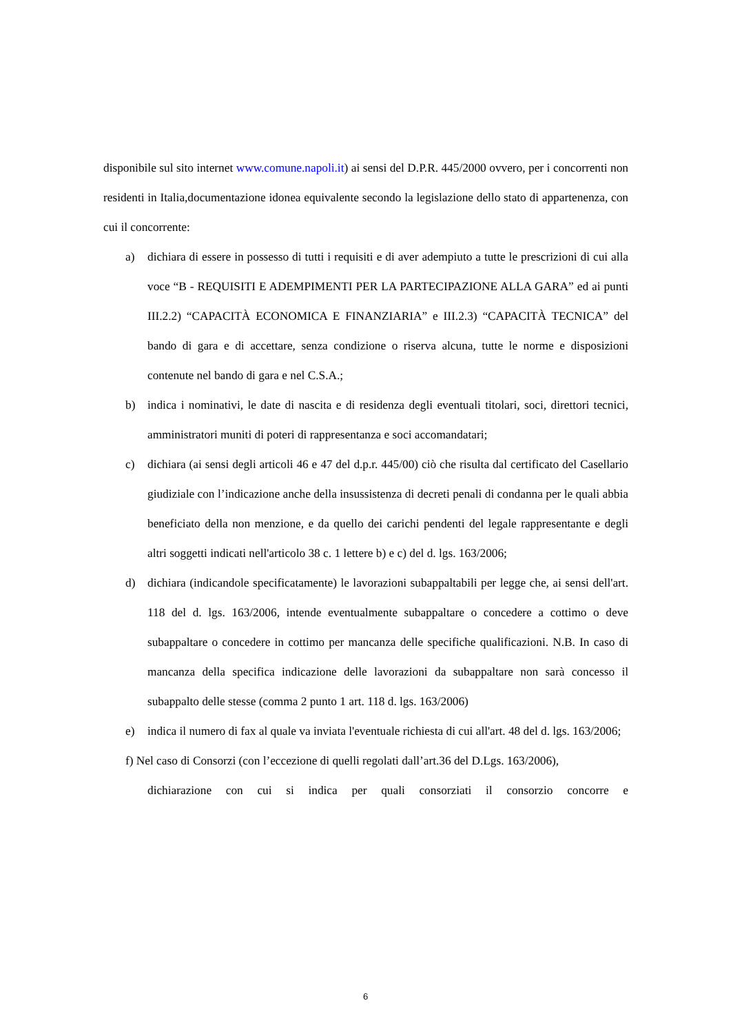disponibile sul sito internet www.comune.napoli.it) ai sensi del D.P.R. 445/2000 ovvero, per i concorrenti non residenti in Italia,documentazione idonea equivalente secondo la legislazione dello stato di appartenenza, con cui il concorrente:
a) dichiara di essere in possesso di tutti i requisiti e di aver adempiuto a tutte le prescrizioni di cui alla voce “B - REQUISITI E ADEMPIMENTI PER LA PARTECIPAZIONE ALLA GARA” ed ai punti III.2.2) “CAPACITÀ ECONOMICA E FINANZIARIA” e III.2.3) “CAPACITÀ TECNICA” del bando di gara e di accettare, senza condizione o riserva alcuna, tutte le norme e disposizioni contenute nel bando di gara e nel C.S.A.;
b) indica i nominativi, le date di nascita e di residenza degli eventuali titolari, soci, direttori tecnici, amministratori muniti di poteri di rappresentanza e soci accomandatari;
c) dichiara (ai sensi degli articoli 46 e 47 del d.p.r. 445/00) ciò che risulta dal certificato del Casellario giudiziale con l’indicazione anche della insussistenza di decreti penali di condanna per le quali abbia beneficiato della non menzione, e da quello dei carichi pendenti del legale rappresentante e degli altri soggetti indicati nell'articolo 38 c. 1 lettere b) e c) del d. lgs. 163/2006;
d) dichiara (indicandole specificatamente) le lavorazioni subappaltabili per legge che, ai sensi dell'art. 118 del d. lgs. 163/2006, intende eventualmente subappaltare o concedere a cottimo o deve subappaltare o concedere in cottimo per mancanza delle specifiche qualificazioni. N.B. In caso di mancanza della specifica indicazione delle lavorazioni da subappaltare non sarà concesso il subappalto delle stesse (comma 2 punto 1 art. 118 d. lgs. 163/2006)
e) indica il numero di fax al quale va inviata l'eventuale richiesta di cui all'art. 48 del d. lgs. 163/2006;
f) Nel caso di Consorzi (con l’eccezione di quelli regolati dall’art.36 del D.Lgs. 163/2006),
dichiarazione con cui si indica per quali consorziati il consorzio concorre e
6